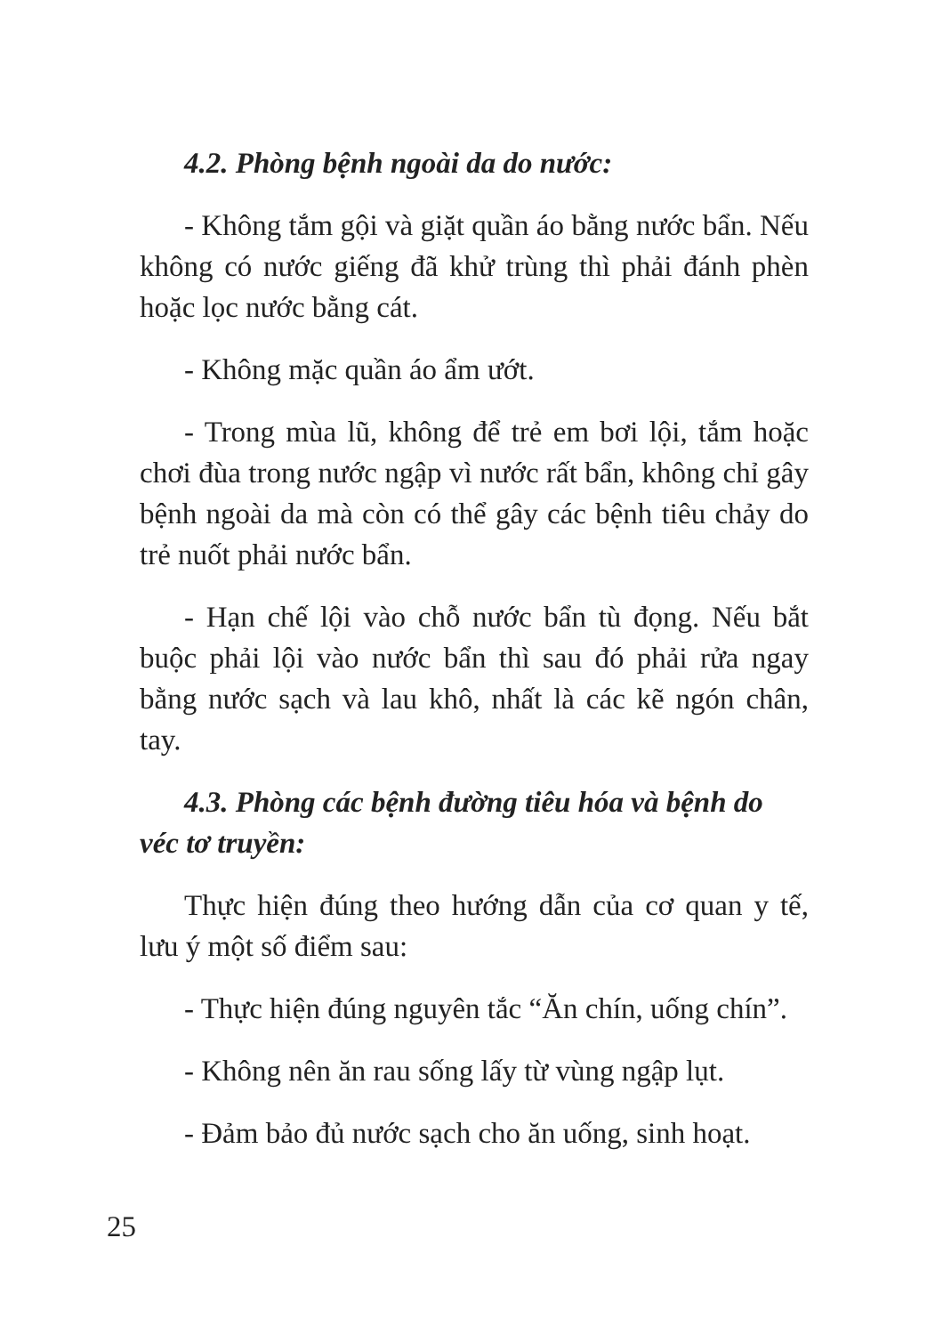4.2. Phòng bệnh ngoài da do nước:
- Không tắm gội và giặt quần áo bằng nước bẩn. Nếu không có nước giếng đã khử trùng thì phải đánh phèn hoặc lọc nước bằng cát.
- Không mặc quần áo ẩm ướt.
- Trong mùa lũ, không để trẻ em bơi lội, tắm hoặc chơi đùa trong nước ngập vì nước rất bẩn, không chỉ gây bệnh ngoài da mà còn có thể gây các bệnh tiêu chảy do trẻ nuốt phải nước bẩn.
- Hạn chế lội vào chỗ nước bẩn tù đọng. Nếu bắt buộc phải lội vào nước bẩn thì sau đó phải rửa ngay bằng nước sạch và lau khô, nhất là các kẽ ngón chân, tay.
4.3. Phòng các bệnh đường tiêu hóa và bệnh do véc tơ truyền:
Thực hiện đúng theo hướng dẫn của cơ quan y tế, lưu ý một số điểm sau:
- Thực hiện đúng nguyên tắc “Ăn chín, uống chín”.
- Không nên ăn rau sống lấy từ vùng ngập lụt.
- Đảm bảo đủ nước sạch cho ăn uống, sinh hoạt.
25